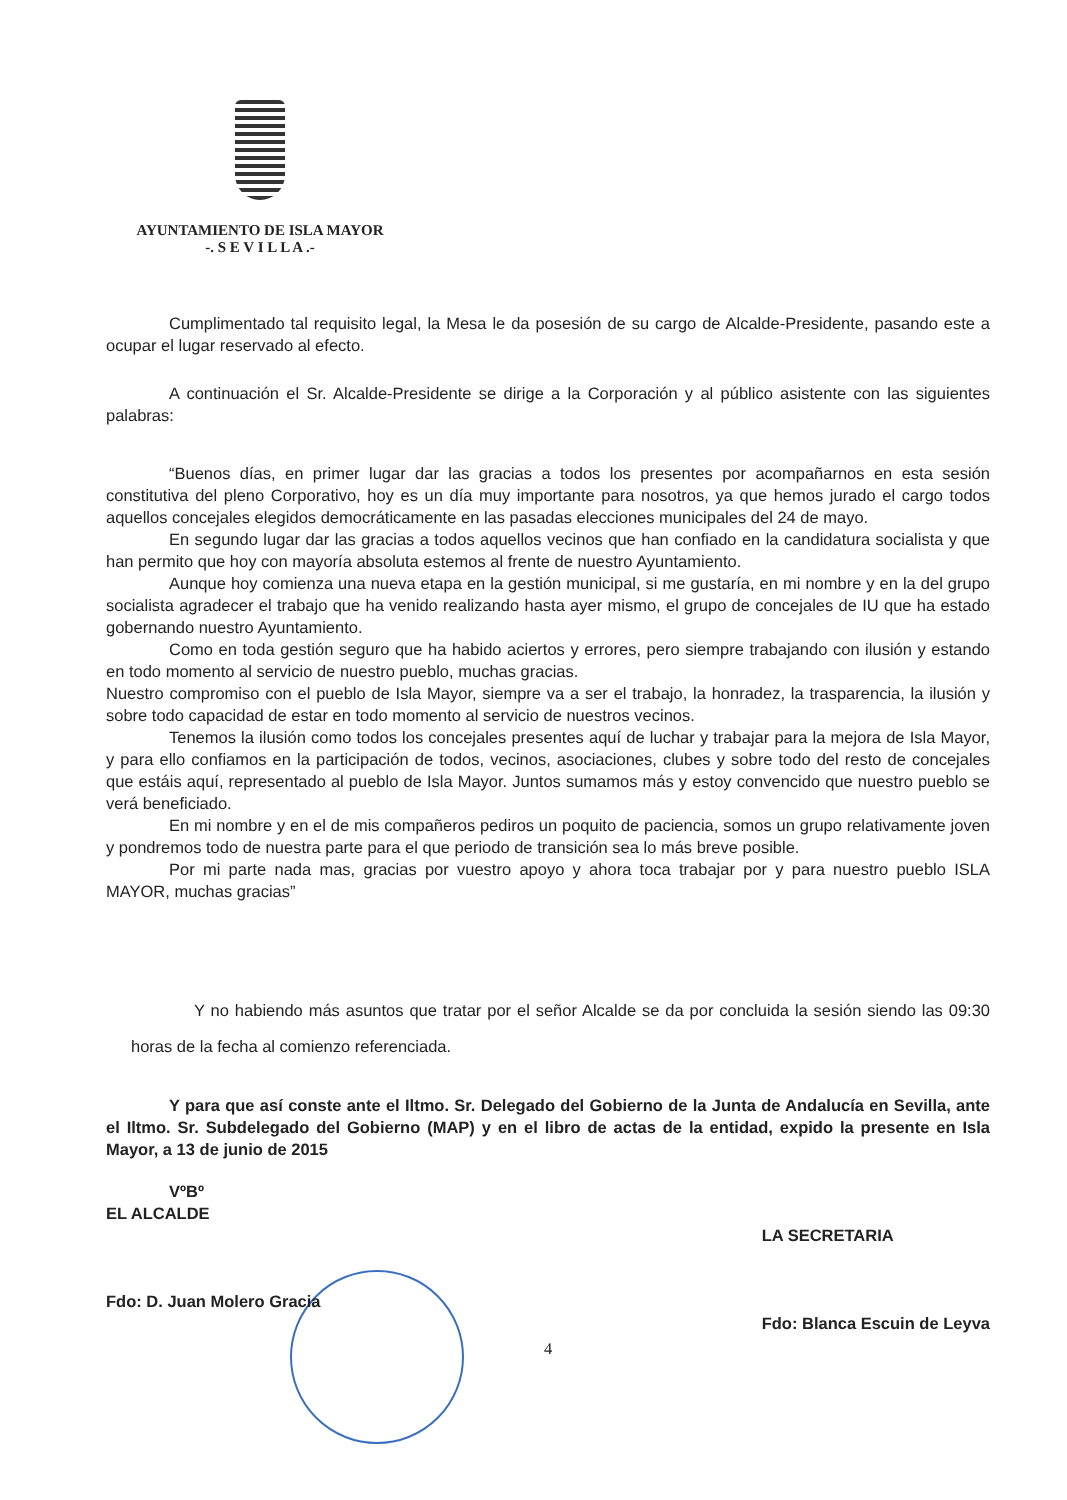AYUNTAMIENTO DE ISLA MAYOR
-. S E V I L L A .-
Cumplimentado tal requisito legal, la Mesa le da posesión de su cargo de Alcalde-Presidente, pasando este a ocupar el lugar reservado al efecto.
A continuación el Sr. Alcalde-Presidente se dirige a la Corporación y al público asistente con las siguientes palabras:
“Buenos días, en primer lugar dar las gracias a todos los presentes por acompañarnos en esta sesión constitutiva del pleno Corporativo, hoy es un día muy importante para nosotros, ya que hemos jurado el cargo todos aquellos concejales elegidos democráticamente en las pasadas elecciones municipales del 24 de mayo.
En segundo lugar dar las gracias a todos aquellos vecinos que han confiado en la candidatura socialista y que han permito que hoy con mayoría absoluta estemos al frente de nuestro Ayuntamiento.
Aunque hoy comienza una nueva etapa en la gestión municipal, si me gustaría, en mi nombre y en la del grupo socialista agradecer el trabajo que ha venido realizando hasta ayer mismo, el grupo de concejales de IU que ha estado gobernando nuestro Ayuntamiento.
Como en toda gestión seguro que ha habido aciertos y errores, pero siempre trabajando con ilusión y estando en todo momento al servicio de nuestro pueblo, muchas gracias.
Nuestro compromiso con el pueblo de Isla Mayor, siempre va a ser el trabajo, la honradez, la trasparencia, la ilusión y sobre todo capacidad de estar en todo momento al servicio de nuestros vecinos.
Tenemos la ilusión como todos los concejales presentes aquí de luchar y trabajar para la mejora de Isla Mayor, y para ello confiamos en la participación de todos, vecinos, asociaciones, clubes y sobre todo del resto de concejales que estáis aquí, representado al pueblo de Isla Mayor. Juntos sumamos más y estoy convencido que nuestro pueblo se verá beneficiado.
En mi nombre y en el de mis compañeros pediros un poquito de paciencia, somos un grupo relativamente joven y pondremos todo de nuestra parte para el que periodo de transición sea lo más breve posible.
Por mi parte nada mas, gracias por vuestro apoyo y ahora toca trabajar por y para nuestro pueblo ISLA MAYOR, muchas gracias”
Y no habiendo más asuntos que tratar por el señor Alcalde se da por concluida la sesión siendo las 09:30 horas de la fecha al comienzo referenciada.
Y para que así conste ante el Iltmo. Sr. Delegado del Gobierno de la Junta de Andalucía en Sevilla, ante el Iltmo. Sr. Subdelegado del Gobierno (MAP) y en el libro de actas de la entidad, expido la presente en Isla Mayor, a 13 de junio de 2015
VºBº
EL ALCALDE
Fdo: D. Juan Molero Gracia
LA SECRETARIA
Fdo: Blanca Escuin de Leyva
4